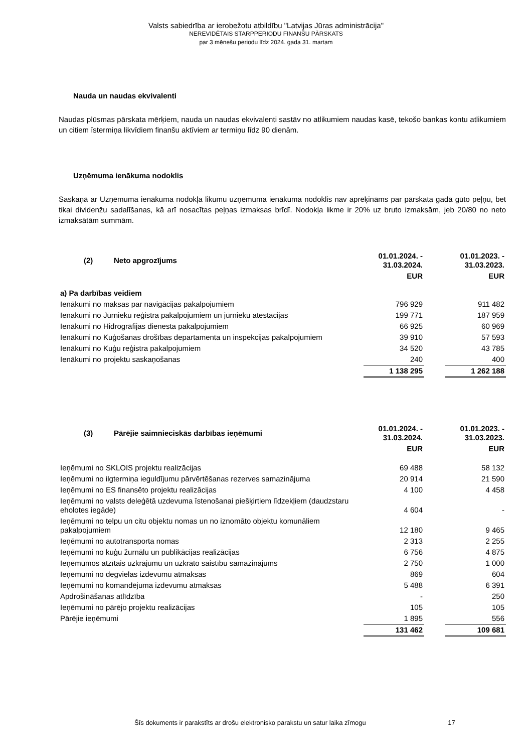Valsts sabiedrība ar ierobežotu atbildību "Latvijas Jūras administrācija"
NEREVIDĒTAIS STARPPERIODU FINANŠU PĀRSKATS
par 3 mēnešu periodu līdz 2024. gada 31. martam
Nauda un naudas ekvivalenti
Naudas plūsmas pārskata mērķiem, nauda un naudas ekvivalenti sastāv no atlikumiem naudas kasē, tekošo bankas kontu atlikumiem un citiem īstermiņa likvīdiem finanšu aktīviem ar termiņu līdz 90 dienām.
Uzņēmuma ienākuma nodoklis
Saskaņā ar Uzņēmuma ienākuma nodokļa likumu uzņēmuma ienākuma nodoklis nav aprēķināms par pārskata gadā gūto peļņu, bet tikai dividenžu sadalīšanas, kā arī nosacītas peļņas izmaksas brīdī. Nodokļa likme ir 20% uz bruto izmaksām, jeb 20/80 no neto izmaksātām summām.
| (2) Neto apgrozījums | 01.01.2024. - 31.03.2024. | | 01.01.2023. - 31.03.2023. |
| --- | --- | --- | --- |
| | EUR | | EUR |
| a) Pa darbības veidiem | | | |
| Ienākumi no maksas par navigācijas pakalpojumiem | 796 929 | | 911 482 |
| Ienākumi no Jūrnieku reģistra pakalpojumiem un jūrnieku atestācijas | 199 771 | | 187 959 |
| Ienākumi no Hidrogrāfijas dienesta pakalpojumiem | 66 925 | | 60 969 |
| Ienākumi no Kuģošanas drošības departamenta un inspekcijas pakalpojumiem | 39 910 | | 57 593 |
| Ienākumi no Kuģu reģistra pakalpojumiem | 34 520 | | 43 785 |
| Ienākumi no projektu saskaņošanas | 240 | | 400 |
| | 1 138 295 | | 1 262 188 |
| (3) Pārējie saimnieciskās darbības ieņēmumi | 01.01.2024. - 31.03.2024. | | 01.01.2023. - 31.03.2023. |
| --- | --- | --- | --- |
| | EUR | | EUR |
| Ieņēmumi no SKLOIS projektu realizācijas | 69 488 | | 58 132 |
| Ieņēmumi no ilgtermiņa ieguldījumu pārvērtēšanas rezerves samazinājuma | 20 914 | | 21 590 |
| Ieņēmumi no ES finansēto projektu realizācijas | 4 100 | | 4 458 |
| Ieņēmumi no valsts deleģētā uzdevuma īstenošanai piešķirtiem līdzekļiem (daudzstaru eholotes iegāde) | 4 604 | | - |
| Ieņēmumi no telpu un citu objektu nomas un no iznomāto objektu komunāliem pakalpojumiem | 12 180 | | 9 465 |
| Ieņēmumi no autotransporta nomas | 2 313 | | 2 255 |
| Ieņēmumi no kuģu žurnālu un publikācijas realizācijas | 6 756 | | 4 875 |
| Ieņēmumos atzītais uzkrājumu un uzkrāto saistību samazinājums | 2 750 | | 1 000 |
| Ieņēmumi no degvielas izdevumu atmaksas | 869 | | 604 |
| Ieņēmumi no komandējuma izdevumu atmaksas | 5 488 | | 6 391 |
| Apdrošināšanas atlīdzība | - | | 250 |
| Ieņēmumi no pārējo projektu realizācijas | 105 | | 105 |
| Pārējie ieņēmumi | 1 895 | | 556 |
| | 131 462 | | 109 681 |
Šīs dokuments ir parakstīts ar drošu elektronisko parakstu un satur laika zīmogu 17